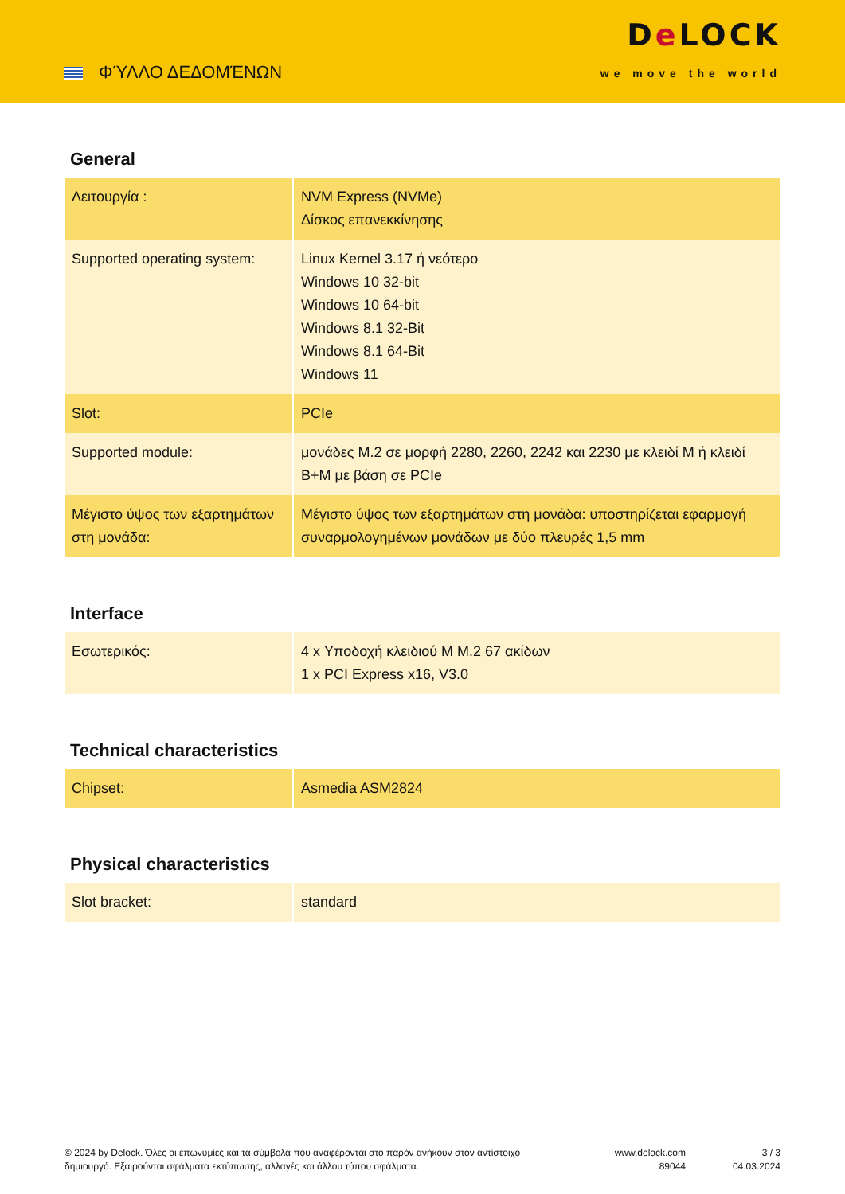ΦΎΛΛΟ ΔΕΔΟΜΈΝΩΝ
De LOCK
we move the world
General
| Λειτουργία : | NVM Express (NVMe) Δίσκος επανεκκίνησης |
| Supported operating system: | Linux Kernel 3.17 ή νεότερο Windows 10 32-bit Windows 10 64-bit Windows 8.1 32-Bit Windows 8.1 64-Bit Windows 11 |
| Slot: | PCIe |
| Supported module: | μονάδες M.2 σε μορφή 2280, 2260, 2242 και 2230 με κλειδί M ή κλειδί B+M με βάση σε PCIe |
| Μέγιστο ύψος των εξαρτημάτων στη μονάδα: | Μέγιστο ύψος των εξαρτημάτων στη μονάδα: υποστηρίζεται εφαρμογή συναρμολογημένων μονάδων με δύο πλευρές 1,5 mm |
Interface
| Εσωτερικός: | 4 x Υποδοχή κλειδιού M M.2 67 ακίδων 1 x PCI Express x16, V3.0 |
Technical characteristics
| Chipset: | Asmedia ASM2824 |
Physical characteristics
| Slot bracket: | standard |
© 2024 by Delock. Όλες οι επωνυμίες και τα σύμβολα που αναφέρονται στο παρόν ανήκουν στον αντίστοιχο δημιουργό. Εξαιρούνται σφάλματα εκτύπωσης, αλλαγές και άλλου τύπου σφάλματα.
www.delock.com
89044
3 / 3
04.03.2024